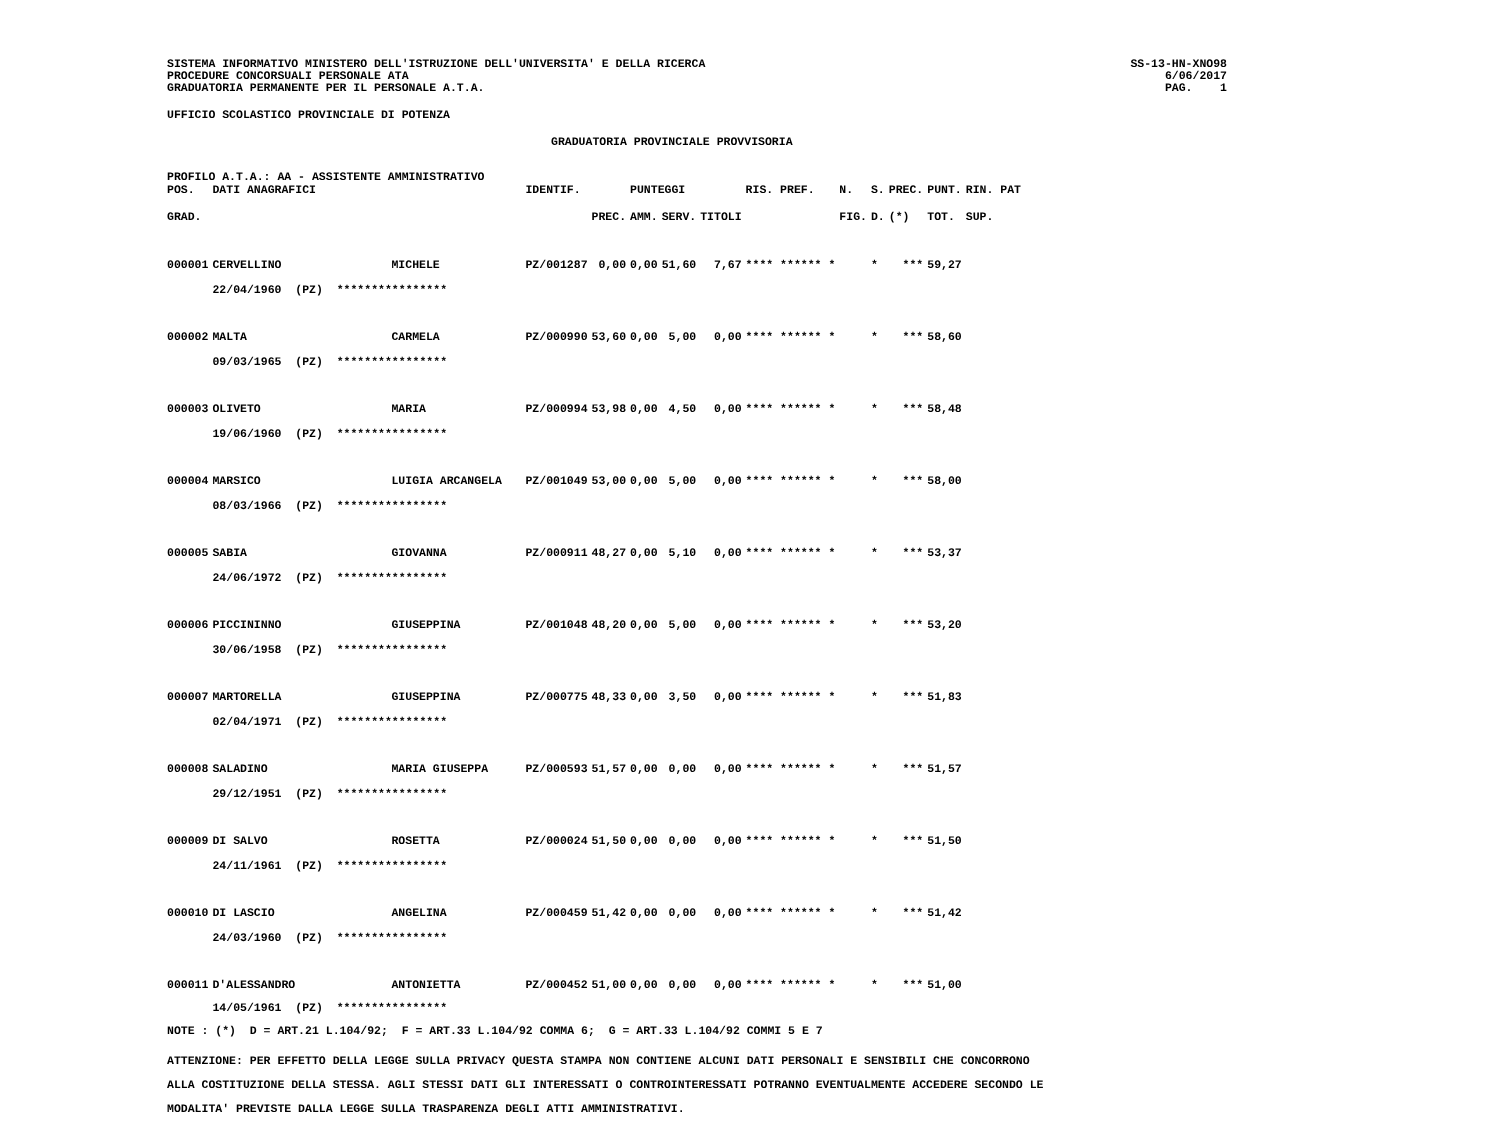SISTEMA INFORMATIVO MINISTERO DELL'ISTRUZIONE DELL'UNIVERSITA' E DELLA RICERCA
PROCEDURE CONCORSUALI PERSONALE ATA
GRADUATORIA PERMANENTE PER IL PERSONALE A.T.A.
SS-13-HN-XNO98
6/06/2017
PAG. 1
UFFICIO SCOLASTICO PROVINCIALE DI POTENZA
GRADUATORIA PROVINCIALE PROVVISORIA
PROFILO A.T.A.: AA - ASSISTENTE AMMINISTRATIVO
| POS. | DATI ANAGRAFICI | | IDENTIF. | | PUNTEGGI | | | RIS. PREF. | N. | S. | PREC. | PUNT. | RIN. PAT |
| --- | --- | --- | --- | --- | --- | --- | --- | --- | --- | --- | --- | --- | --- |
| GRAD. | | | | PREC. | AMM. | SERV. | TITOLI | | FIG. | D. | (*) | TOT. | SUP. |
| 000001 | CERVELLINO | MICHELE | PZ/001287 | 0,00 | 0,00 | 51,60 | 7,67 | **** ****** * | | * | *** | 59,27 | |
| | 22/04/1960 (PZ) **************** | | | | | | | | | | | | |
| 000002 | MALTA | CARMELA | PZ/000990 | 53,60 | 0,00 | 5,00 | 0,00 | **** ****** * | | * | *** | 58,60 | |
| | 09/03/1965 (PZ) **************** | | | | | | | | | | | | |
| 000003 | OLIVETO | MARIA | PZ/000994 | 53,98 | 0,00 | 4,50 | 0,00 | **** ****** * | | * | *** | 58,48 | |
| | 19/06/1960 (PZ) **************** | | | | | | | | | | | | |
| 000004 | MARSICO | LUIGIA ARCANGELA | PZ/001049 | 53,00 | 0,00 | 5,00 | 0,00 | **** ****** * | | * | *** | 58,00 | |
| | 08/03/1966 (PZ) **************** | | | | | | | | | | | | |
| 000005 | SABIA | GIOVANNA | PZ/000911 | 48,27 | 0,00 | 5,10 | 0,00 | **** ****** * | | * | *** | 53,37 | |
| | 24/06/1972 (PZ) **************** | | | | | | | | | | | | |
| 000006 | PICCININNO | GIUSEPPINA | PZ/001048 | 48,20 | 0,00 | 5,00 | 0,00 | **** ****** * | | * | *** | 53,20 | |
| | 30/06/1958 (PZ) **************** | | | | | | | | | | | | |
| 000007 | MARTORELLA | GIUSEPPINA | PZ/000775 | 48,33 | 0,00 | 3,50 | 0,00 | **** ****** * | | * | *** | 51,83 | |
| | 02/04/1971 (PZ) **************** | | | | | | | | | | | | |
| 000008 | SALADINO | MARIA GIUSEPPA | PZ/000593 | 51,57 | 0,00 | 0,00 | 0,00 | **** ****** * | | * | *** | 51,57 | |
| | 29/12/1951 (PZ) **************** | | | | | | | | | | | | |
| 000009 | DI SALVO | ROSETTA | PZ/000024 | 51,50 | 0,00 | 0,00 | 0,00 | **** ****** * | | * | *** | 51,50 | |
| | 24/11/1961 (PZ) **************** | | | | | | | | | | | | |
| 000010 | DI LASCIO | ANGELINA | PZ/000459 | 51,42 | 0,00 | 0,00 | 0,00 | **** ****** * | | * | *** | 51,42 | |
| | 24/03/1960 (PZ) **************** | | | | | | | | | | | | |
| 000011 | D'ALESSANDRO | ANTONIETTA | PZ/000452 | 51,00 | 0,00 | 0,00 | 0,00 | **** ****** * | | * | *** | 51,00 | |
| | 14/05/1961 (PZ) **************** | | | | | | | | | | | | |
NOTE : (*) D = ART.21 L.104/92; F = ART.33 L.104/92 COMMA 6; G = ART.33 L.104/92 COMMI 5 E 7
ATTENZIONE: PER EFFETTO DELLA LEGGE SULLA PRIVACY QUESTA STAMPA NON CONTIENE ALCUNI DATI PERSONALI E SENSIBILI CHE CONCORRONO
ALLA COSTITUZIONE DELLA STESSA. AGLI STESSI DATI GLI INTERESSATI O CONTROINTERESSATI POTRANNO EVENTUALMENTE ACCEDERE SECONDO LE
MODALITA' PREVISTE DALLA LEGGE SULLA TRASPARENZA DEGLI ATTI AMMINISTRATIVI.